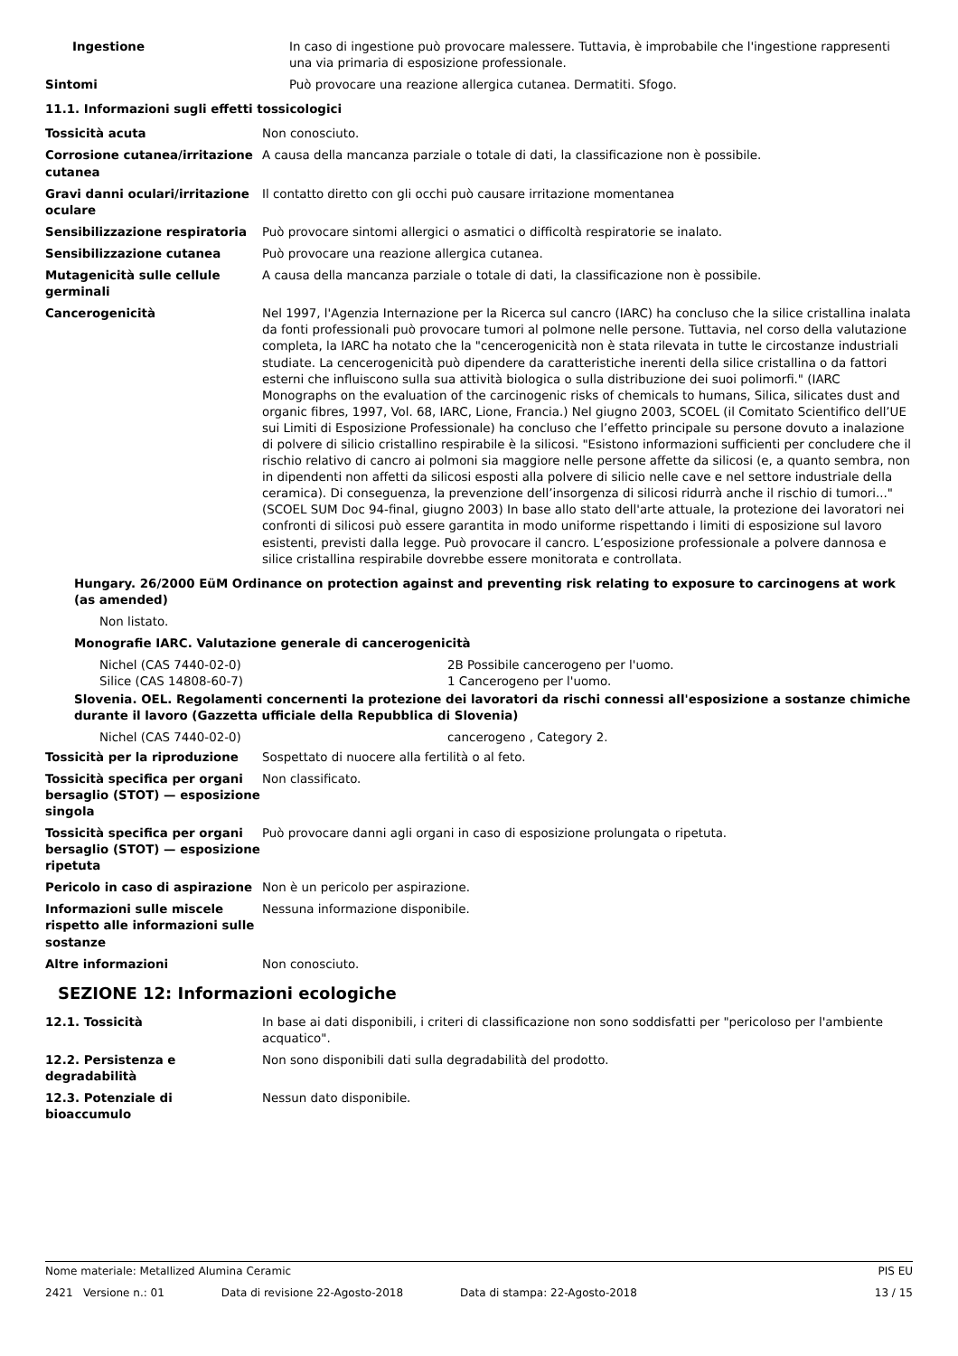| Ingestione | In caso di ingestione può provocare malessere. Tuttavia, è improbabile che l'ingestione rappresenti una via primaria di esposizione professionale. |
| Sintomi | Può provocare una reazione allergica cutanea. Dermatiti. Sfogo. |
11.1. Informazioni sugli effetti tossicologici
| Tossicità acuta | Non conosciuto. |
| Corrosione cutanea/irritazione cutanea | A causa della mancanza parziale o totale di dati, la classificazione non è possibile. |
| Gravi danni oculari/irritazione oculare | Il contatto diretto con gli occhi può causare irritazione momentanea |
| Sensibilizzazione respiratoria | Può provocare sintomi allergici o asmatici o difficoltà respiratorie se inalato. |
| Sensibilizzazione cutanea | Può provocare una reazione allergica cutanea. |
| Mutagenicità sulle cellule germinali | A causa della mancanza parziale o totale di dati, la classificazione non è possibile. |
| Cancerogenicità | Nel 1997, l'Agenzia Internazione per la Ricerca sul cancro (IARC) ha concluso che la silice cristallina inalata da fonti professionali può provocare tumori al polmone nelle persone. Tuttavia, nel corso della valutazione completa, la IARC ha notato che la "cencerogenicità non è stata rilevata in tutte le circostanze industriali studiate. La cencerogenicità può dipendere da caratteristiche inerenti della silice cristallina o da fattori esterni che influiscono sulla sua attività biologica o sulla distribuzione dei suoi polimorfi." (IARC Monographs on the evaluation of the carcinogenic risks of chemicals to humans, Silica, silicates dust and organic fibres, 1997, Vol. 68, IARC, Lione, Francia.) Nel giugno 2003, SCOEL (il Comitato Scientifico dell’UE sui Limiti di Esposizione Professionale) ha concluso che l’effetto principale su persone dovuto a inalazione di polvere di silicio cristallino respirabile è la silicosi. "Esistono informazioni sufficienti per concludere che il rischio relativo di cancro ai polmoni sia maggiore nelle persone affette da silicosi (e, a quanto sembra, non in dipendenti non affetti da silicosi esposti alla polvere di silicio nelle cave e nel settore industriale della ceramica). Di conseguenza, la prevenzione dell’insorgenza di silicosi ridurrà anche il rischio di tumori..." (SCOEL SUM Doc 94-final, giugno 2003) In base allo stato dell'arte attuale, la protezione dei lavoratori nei confronti di silicosi può essere garantita in modo uniforme rispettando i limiti di esposizione sul lavoro esistenti, previsti dalla legge. Può provocare il cancro. L’esposizione professionale a polvere dannosa e silice cristallina respirabile dovrebbe essere monitorata e controllata. |
Hungary. 26/2000 EüM Ordinance on protection against and preventing risk relating to exposure to carcinogens at work (as amended)
Non listato.
Monografie IARC. Valutazione generale di cancerogenicità
Nichel (CAS 7440-02-0) 2B Possibile cancerogeno per l'uomo.
Silice (CAS 14808-60-7) 1 Cancerogeno per l'uomo.
Slovenia. OEL. Regolamenti concernenti la protezione dei lavoratori da rischi connessi all'esposizione a sostanze chimiche durante il lavoro (Gazzetta ufficiale della Repubblica di Slovenia)
Nichel (CAS 7440-02-0) cancerogeno , Category 2.
| Tossicità per la riproduzione | Sospettato di nuocere alla fertilità o al feto. |
| Tossicità specifica per organi bersaglio (STOT) — esposizione singola | Non classificato. |
| Tossicità specifica per organi bersaglio (STOT) — esposizione ripetuta | Può provocare danni agli organi in caso di esposizione prolungata o ripetuta. |
| Pericolo in caso di aspirazione | Non è un pericolo per aspirazione. |
| Informazioni sulle miscele rispetto alle informazioni sulle sostanze | Nessuna informazione disponibile. |
| Altre informazioni | Non conosciuto. |
SEZIONE 12: Informazioni ecologiche
| 12.1. Tossicità | In base ai dati disponibili, i criteri di classificazione non sono soddisfatti per "pericoloso per l'ambiente acquatico". |
| 12.2. Persistenza e degradabilità | Non sono disponibili dati sulla degradabilità del prodotto. |
| 12.3. Potenziale di bioaccumulo | Nessun dato disponibile. |
Nome materiale: Metallized Alumina Ceramic PIS EU
2421 Versione n.: 01 Data di revisione 22-Agosto-2018 Data di stampa: 22-Agosto-2018 13 / 15